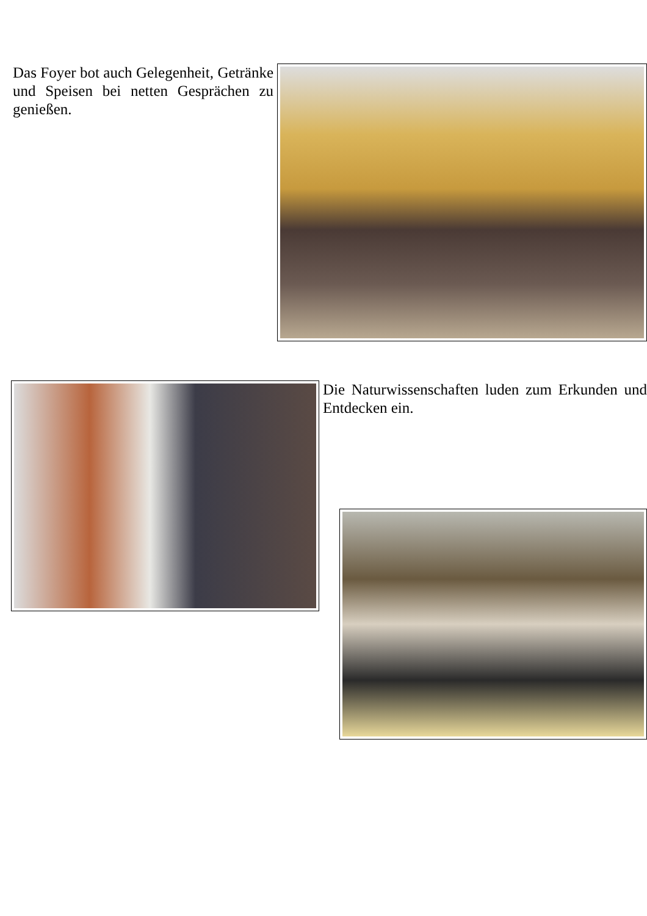Das Foyer bot auch Gelegenheit, Getränke und Speisen bei netten Gesprächen zu genießen.
Die Naturwissenschaften luden zum Erkunden und Entdecken ein.